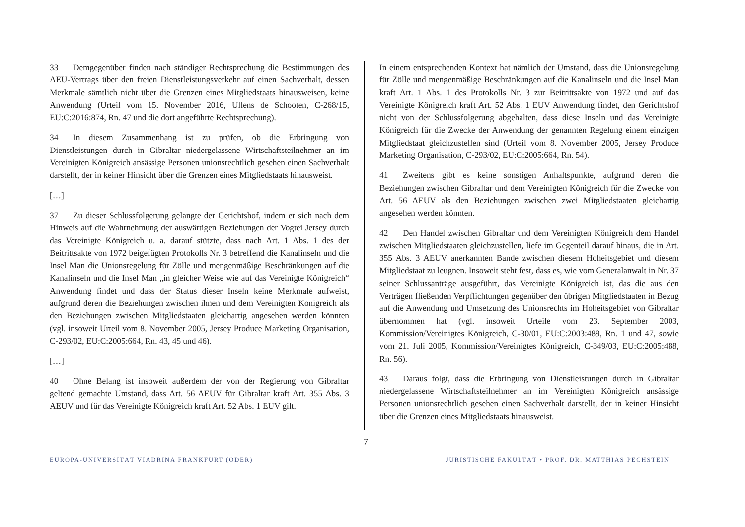33 Demgegenüber finden nach ständiger Rechtsprechung die Bestimmungen des AEU-Vertrags über den freien Dienstleistungsverkehr auf einen Sachverhalt, dessen Merkmale sämtlich nicht über die Grenzen eines Mitgliedstaats hinausweisen, keine Anwendung (Urteil vom 15. November 2016, Ullens de Schooten, C-268/15, EU:C:2016:874, Rn. 47 und die dort angeführte Rechtsprechung).
34 In diesem Zusammenhang ist zu prüfen, ob die Erbringung von Dienstleistungen durch in Gibraltar niedergelassene Wirtschaftsteilnehmer an im Vereinigten Königreich ansässige Personen unionsrechtlich gesehen einen Sachverhalt darstellt, der in keiner Hinsicht über die Grenzen eines Mitgliedstaats hinausweist.
[…]
37 Zu dieser Schlussfolgerung gelangte der Gerichtshof, indem er sich nach dem Hinweis auf die Wahrnehmung der auswärtigen Beziehungen der Vogtei Jersey durch das Vereinigte Königreich u. a. darauf stützte, dass nach Art. 1 Abs. 1 des der Beitrittsakte von 1972 beigefügten Protokolls Nr. 3 betreffend die Kanalinseln und die Insel Man die Unionsregelung für Zölle und mengenmäßige Beschränkungen auf die Kanalinseln und die Insel Man „in gleicher Weise wie auf das Vereinigte Königreich“ Anwendung findet und dass der Status dieser Inseln keine Merkmale aufweist, aufgrund deren die Beziehungen zwischen ihnen und dem Vereinigten Königreich als den Beziehungen zwischen Mitgliedstaaten gleichartig angesehen werden könnten (vgl. insoweit Urteil vom 8. November 2005, Jersey Produce Marketing Organisation, C-293/02, EU:C:2005:664, Rn. 43, 45 und 46).
[…]
40 Ohne Belang ist insoweit außerdem der von der Regierung von Gibraltar geltend gemachte Umstand, dass Art. 56 AEUV für Gibraltar kraft Art. 355 Abs. 3 AEUV und für das Vereinigte Königreich kraft Art. 52 Abs. 1 EUV gilt.
In einem entsprechenden Kontext hat nämlich der Umstand, dass die Unionsregelung für Zölle und mengenmäßige Beschränkungen auf die Kanalinseln und die Insel Man kraft Art. 1 Abs. 1 des Protokolls Nr. 3 zur Beitrittsakte von 1972 und auf das Vereinigte Königreich kraft Art. 52 Abs. 1 EUV Anwendung findet, den Gerichtshof nicht von der Schlussfolgerung abgehalten, dass diese Inseln und das Vereinigte Königreich für die Zwecke der Anwendung der genannten Regelung einem einzigen Mitgliedstaat gleichzustellen sind (Urteil vom 8. November 2005, Jersey Produce Marketing Organisation, C-293/02, EU:C:2005:664, Rn. 54).
41 Zweitens gibt es keine sonstigen Anhaltspunkte, aufgrund deren die Beziehungen zwischen Gibraltar und dem Vereinigten Königreich für die Zwecke von Art. 56 AEUV als den Beziehungen zwischen zwei Mitgliedstaaten gleichartig angesehen werden könnten.
42 Den Handel zwischen Gibraltar und dem Vereinigten Königreich dem Handel zwischen Mitgliedstaaten gleichzustellen, liefe im Gegenteil darauf hinaus, die in Art. 355 Abs. 3 AEUV anerkannten Bande zwischen diesem Hoheitsgebiet und diesem Mitgliedstaat zu leugnen. Insoweit steht fest, dass es, wie vom Generalanwalt in Nr. 37 seiner Schlussanträge ausgeführt, das Vereinigte Königreich ist, das die aus den Verträgen fließenden Verpflichtungen gegenüber den übrigen Mitgliedstaaten in Bezug auf die Anwendung und Umsetzung des Unionsrechts im Hoheitsgebiet von Gibraltar übernommen hat (vgl. insoweit Urteile vom 23. September 2003, Kommission/Vereinigtes Königreich, C-30/01, EU:C:2003:489, Rn. 1 und 47, sowie vom 21. Juli 2005, Kommission/Vereinigtes Königreich, C-349/03, EU:C:2005:488, Rn. 56).
43 Daraus folgt, dass die Erbringung von Dienstleistungen durch in Gibraltar niedergelassene Wirtschaftsteilnehmer an im Vereinigten Königreich ansässige Personen unionsrechtlich gesehen einen Sachverhalt darstellt, der in keiner Hinsicht über die Grenzen eines Mitgliedstaats hinausweist.
7
EUROPA-UNIVERSITÄT VIADRINA FRANKFURT (ODER) JURISTISCHE FAKULTÄT • PROF. DR. MATTHIAS PECHSTEIN